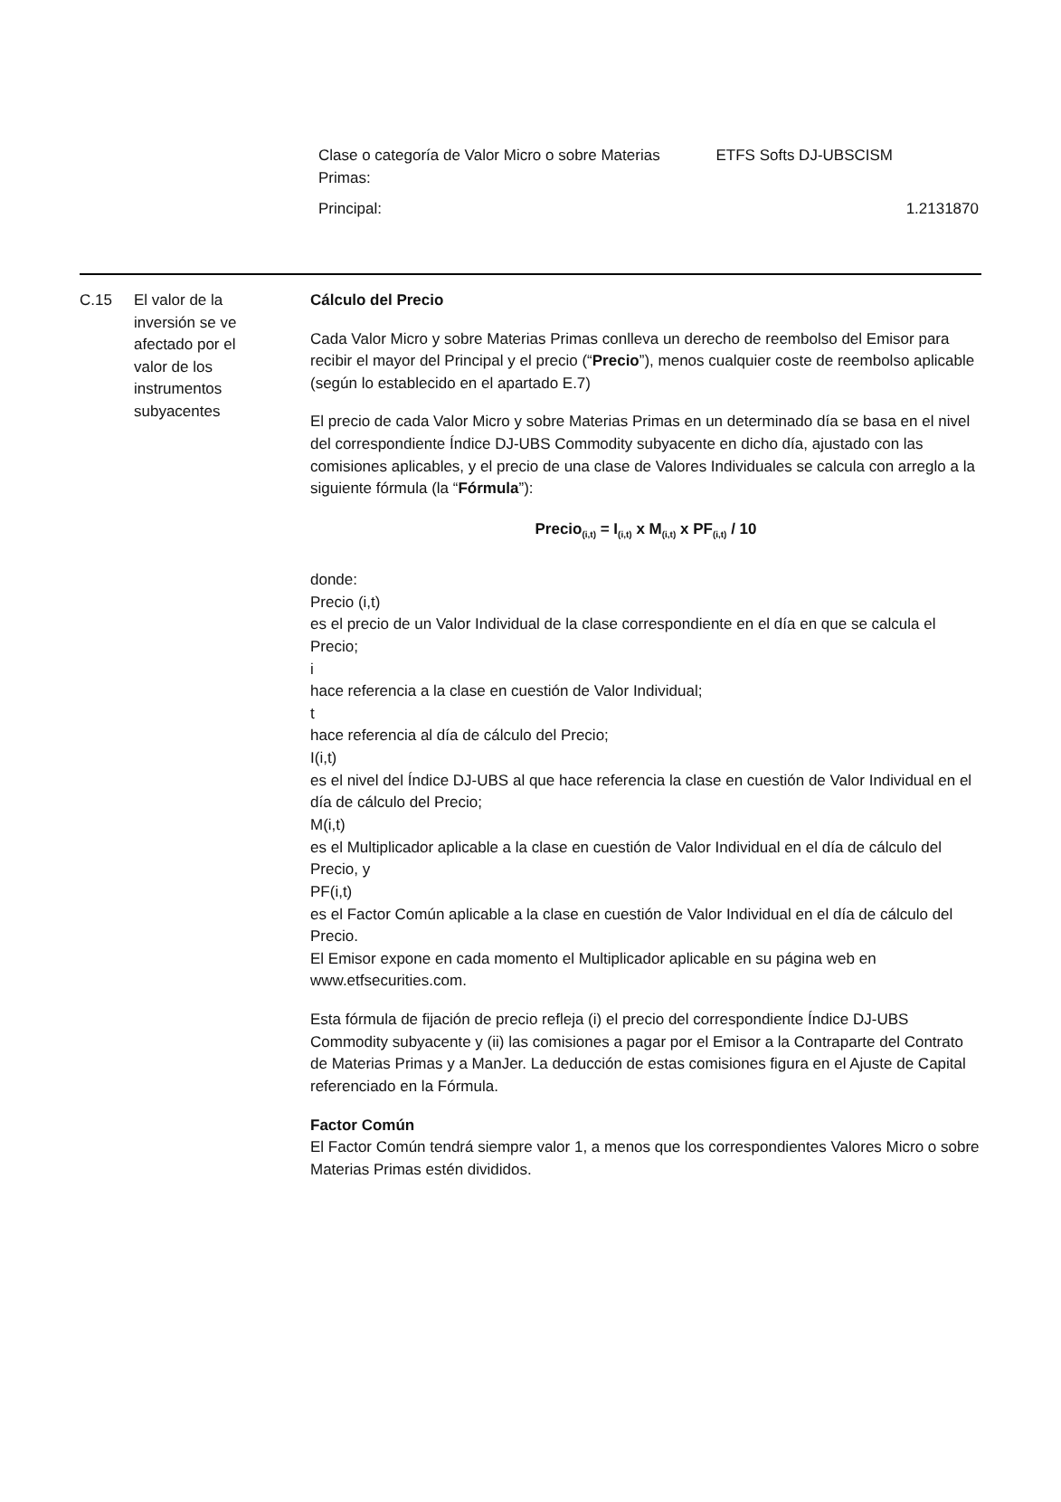Clase o categoría de Valor Micro o sobre Materias
Primas: ETFS Softs DJ-UBSCISM
Principal: 1.2131870
| C.15 | El valor de la inversión se ve afectado por el valor de los instrumentos subyacentes | Cálculo del Precio Cada Valor Micro y sobre Materias Primas conlleva un derecho de reembolso del Emisor para recibir el mayor del Principal y el precio (“ Precio ”), menos cualquier coste de reembolso aplicable (según lo establecido en el apartado E.7) El precio de cada Valor Micro y sobre Materias Primas en un determinado día se basa en el nivel del correspondiente Índice DJ-UBS Commodity subyacente en dicho día, ajustado con las comisiones aplicables, y el precio de una clase de Valores Individuales se calcula con arreglo a la siguiente fórmula (la “ Fórmula ”): Precio<sub>(i,t)</sub> = I<sub>(i,t)</sub> x M<sub>(i,t)</sub> x PF<sub>(i,t)</sub> / 10 donde: Precio (i,t) es el precio de un Valor Individual de la clase correspondiente en el día en que se calcula el Precio; i hace referencia a la clase en cuestión de Valor Individual; t hace referencia al día de cálculo del Precio; I(i,t) es el nivel del Índice DJ-UBS al que hace referencia la clase en cuestión de Valor Individual en el día de cálculo del Precio; M(i,t) es el Multiplicador aplicable a la clase en cuestión de Valor Individual en el día de cálculo del Precio, y PF(i,t) es el Factor Común aplicable a la clase en cuestión de Valor Individual en el día de cálculo del Precio. El Emisor expone en cada momento el Multiplicador aplicable en su página web en www.etfsecurities.com. Esta fórmula de fijación de precio refleja (i) el precio del correspondiente Índice DJ-UBS Commodity subyacente y (ii) las comisiones a pagar por el Emisor a la Contraparte del Contrato de Materias Primas y a ManJer. La deducción de estas comisiones figura en el Ajuste de Capital referenciado en la Fórmula. Factor Común El Factor Común tendrá siempre valor 1, a menos que los correspondientes Valores Micro o sobre Materias Primas estén divididos. |